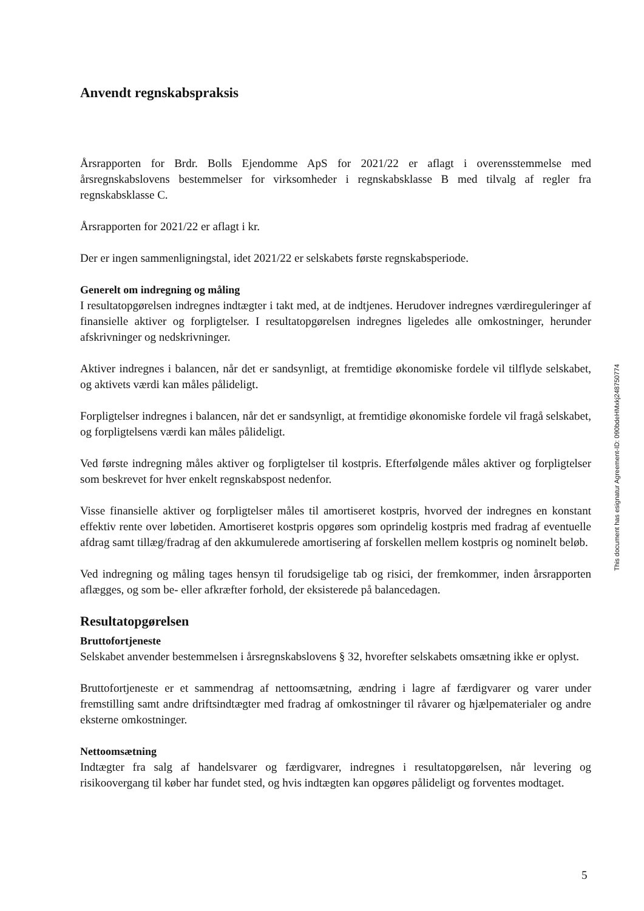Anvendt regnskabspraksis
Årsrapporten for Brdr. Bolls Ejendomme ApS for 2021/22 er aflagt i overensstemmelse med årsregnskabslovens bestemmelser for virksomheder i regnskabsklasse B med tilvalg af regler fra regnskabsklasse C.
Årsrapporten for 2021/22 er aflagt i kr.
Der er ingen sammenligningstal, idet 2021/22 er selskabets første regnskabsperiode.
Generelt om indregning og måling
I resultatopgørelsen indregnes indtægter i takt med, at de indtjenes. Herudover indregnes værdireguleringer af finansielle aktiver og forpligtelser. I resultatopgørelsen indregnes ligeledes alle omkostninger, herunder afskrivninger og nedskrivninger.
Aktiver indregnes i balancen, når det er sandsynligt, at fremtidige økonomiske fordele vil tilflyde selskabet, og aktivets værdi kan måles pålideligt.
Forpligtelser indregnes i balancen, når det er sandsynligt, at fremtidige økonomiske fordele vil fragå selskabet, og forpligtelsens værdi kan måles pålideligt.
Ved første indregning måles aktiver og forpligtelser til kostpris. Efterfølgende måles aktiver og forpligtelser som beskrevet for hver enkelt regnskabspost nedenfor.
Visse finansielle aktiver og forpligtelser måles til amortiseret kostpris, hvorved der indregnes en konstant effektiv rente over løbetiden. Amortiseret kostpris opgøres som oprindelig kostpris med fradrag af eventuelle afdrag samt tillæg/fradrag af den akkumulerede amortisering af forskellen mellem kostpris og nominelt beløb.
Ved indregning og måling tages hensyn til forudsigelige tab og risici, der fremkommer, inden årsrapporten aflægges, og som be- eller afkræfter forhold, der eksisterede på balancedagen.
Resultatopgørelsen
Bruttofortjeneste
Selskabet anvender bestemmelsen i årsregnskabslovens § 32, hvorefter selskabets omsætning ikke er oplyst.
Bruttofortjeneste er et sammendrag af nettoomsætning, ændring i lagre af færdigvarer og varer under fremstilling samt andre driftsindtægter med fradrag af omkostninger til råvarer og hjælpematerialer og andre eksterne omkostninger.
Nettoomsætning
Indtægter fra salg af handelsvarer og færdigvarer, indregnes i resultatopgørelsen, når levering og risikoovergang til køber har fundet sted, og hvis indtægten kan opgøres pålideligt og forventes modtaget.
This document has esignatur Agreement-ID: 090bdeHMxkj248750774
5